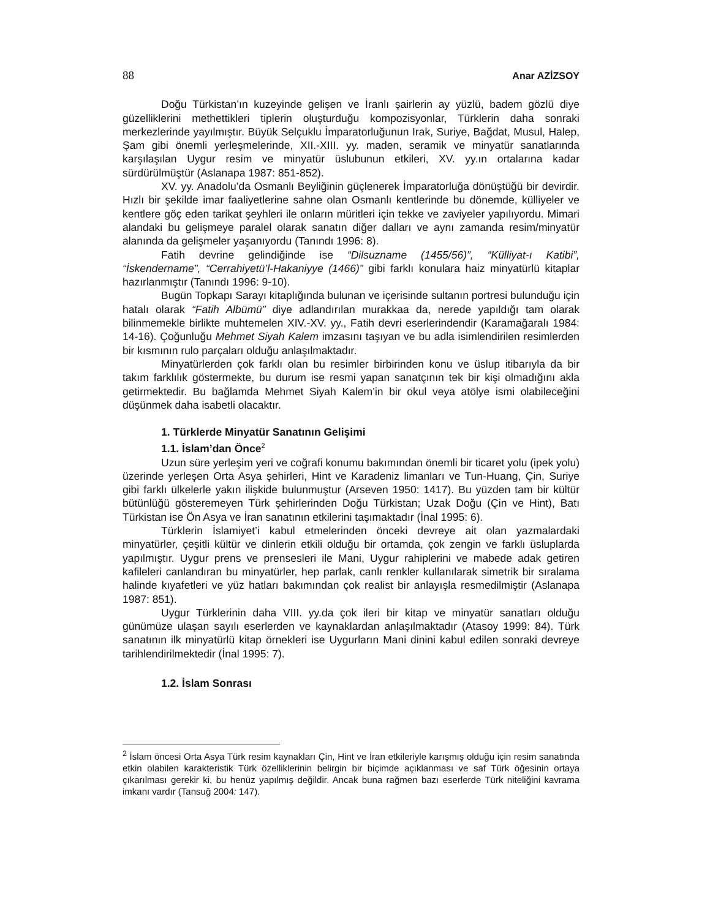88 Anar AZİZSOY
Doğu Türkistan’ın kuzeyinde gelişen ve İranlı şairlerin ay yüzlü, badem gözlü diye güzelliklerini methettikleri tiplerin oluşturduğu kompozisyonlar, Türklerin daha sonraki merkezlerinde yayılmıştır. Büyük Selçuklu İmparatorluğunun Irak, Suriye, Bağdat, Musul, Halep, Şam gibi önemli yerleşmelerinde, XII.-XIII. yy. maden, seramik ve minyatür sanatlarında karşılaşılan Uygur resim ve minyatür üslubunun etkileri, XV. yy.ın ortalarına kadar sürdürülmüştür (Aslanapa 1987: 851-852).
XV. yy. Anadolu’da Osmanlı Beyliğinin güçlenerek İmparatorluğa dönüştüğü bir devirdir. Hızlı bir şekilde imar faaliyetlerine sahne olan Osmanlı kentlerinde bu dönemde, külliyeler ve kentlere göç eden tarikat şeyhleri ile onların müritleri için tekke ve zaviyeler yapılıyordu. Mimari alandaki bu gelişmeye paralel olarak sanatın diğer dalları ve aynı zamanda resim/minyatür alanında da gelişmeler yaşanıyordu (Tanındı 1996: 8).
Fatih devrine gelindiğinde ise “Dilsuzname (1455/56)”, “Külliyat-ı Katibi”, “İskendername”, “Cerrahiyetü’l-Hakaniyye (1466)” gibi farklı konulara haiz minyatürlü kitaplar hazırlanmıştır (Tanındı 1996: 9-10).
Bugün Topkapı Sarayı kitaplığında bulunan ve içerisinde sultanın portresi bulunduğu için hatalı olarak “Fatih Albümü” diye adlandırılan murakkaa da, nerede yapıldığı tam olarak bilinmemekle birlikte muhtemelen XIV.-XV. yy., Fatih devri eserlerindendir (Karamağaralı 1984: 14-16). Çoğunluğu Mehmet Siyah Kalem imzasını taşıyan ve bu adla isimlendirilen resimlerden bir kısmının rulo parçaları olduğu anlaşılmaktadır.
Minyatürlerden çok farklı olan bu resimler birbirinden konu ve üslup itibarıyla da bir takım farklılık göstermekte, bu durum ise resmi yapan sanatçının tek bir kişi olmadığını akla getirmektedir. Bu bağlamda Mehmet Siyah Kalem’in bir okul veya atölye ismi olabileceğini düşünmek daha isabetli olacaktır.
1. Türklerde Minyatür Sanatının Gelişimi
1.1. İslam’dan Önce<sup>2</sup>
Uzun süre yerleşim yeri ve coğrafi konumu bakımından önemli bir ticaret yolu (ipek yolu) üzerinde yerleşen Orta Asya şehirleri, Hint ve Karadeniz limanları ve Tun-Huang, Çin, Suriye gibi farklı ülkelerle yakın ilişkide bulunmuştur (Arseven 1950: 1417). Bu yüzden tam bir kültür bütünlüğü gösteremeyen Türk şehirlerinden Doğu Türkistan; Uzak Doğu (Çin ve Hint), Batı Türkistan ise Ön Asya ve İran sanatının etkilerini taşımaktadır (İnal 1995: 6).
Türklerin İslamiyet’i kabul etmelerinden önceki devreye ait olan yazmalardaki minyatürler, çeşitli kültür ve dinlerin etkili olduğu bir ortamda, çok zengin ve farklı üsluplarda yapılmıştır. Uygur prens ve prensesleri ile Mani, Uygur rahiplerini ve mabede adak getiren kafileleri canlandıran bu minyatürler, hep parlak, canlı renkler kullanılarak simetrik bir sıralama halinde kıyafetleri ve yüz hatları bakımından çok realist bir anlayışla resmedilmiştir (Aslanapa 1987: 851).
Uygur Türklerinin daha VIII. yy.da çok ileri bir kitap ve minyatür sanatları olduğu günümüze ulaşan sayılı eserlerden ve kaynaklardan anlaşılmaktadır (Atasoy 1999: 84). Türk sanatının ilk minyatürlü kitap örnekleri ise Uygurların Mani dinini kabul edilen sonraki devreye tarihlendirilmektedir (İnal 1995: 7).
1.2. İslam Sonrası
<sup>2</sup> İslam öncesi Orta Asya Türk resim kaynakları Çin, Hint ve İran etkileriyle karışmış olduğu için resim sanatında etkin olabilen karakteristik Türk özelliklerinin belirgin bir biçimde açıklanması ve saf Türk öğesinin ortaya çıkarılması gerekir ki, bu henüz yapılmış değildir. Ancak buna rağmen bazı eserlerde Türk niteliğini kavrama imkanı vardır (Tansuğ 2004: 147).